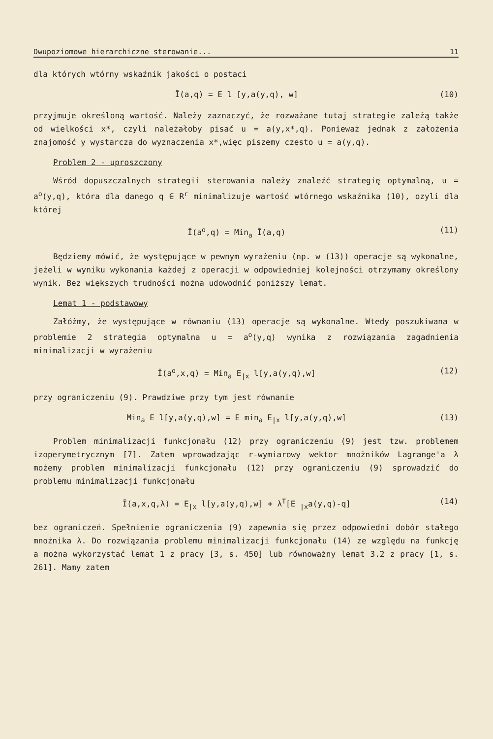Dwupoziomowe hierarchiczne sterowanie... 11
dla których wtórny wskaźnik jakości o postaci
Ī(a,q) = E l [y,a(y,q), w] (10)
przyjmuje określoną wartość. Należy zaznaczyć, że rozważane tutaj strategie zależą także od wielkości x*, czyli należałoby pisać u = a(y,x*,q). Ponieważ jednak z założenia znajomość y wystarcza do wyznaczenia x*,więc piszemy często u = a(y,q).
Problem 2 - uproszczony
Wśród dopuszczalnych strategii sterowania należy znaleźć strategię optymalną, u = a<sup>o</sup>(y,q), która dla danego q ∈ R<sup>r</sup> minimalizuje wartość wtórnego wskaźnika (10), ozyli dla której
Ī(a<sup>o</sup>,q) = Min<sub>a</sub> Ī(a,q) (11)
Będziemy mówić, że występujące w pewnym wyrażeniu (np. w (13)) operacje są wykonalne, jeżeli w wyniku wykonania każdej z operacji w odpowiedniej kolejności otrzymamy określony wynik. Bez większych trudności można udowodnić poniższy lemat.
Lemat 1 - podstawowy
Załóżmy, że występujące w równaniu (13) operacje są wykonalne. Wtedy poszukiwana w problemie 2 strategia optymalna u = a<sup>o</sup>(y,q) wynika z rozwiązania zagadnienia minimalizacji w wyrażeniu
Ī(a<sup>o</sup>,x,q) = Min<sub>a</sub> E<sub>|x</sub> l[y,a(y,q),w] (12)
przy ograniczeniu (9). Prawdziwe przy tym jest równanie
Min<sub>a</sub> E l[y,a(y,q),w] = E min<sub>a</sub> E<sub>|x</sub> l[y,a(y,q),w] (13)
Problem minimalizacji funkcjonału (12) przy ograniczeniu (9) jest tzw. problemem izoperymetrycznym [7]. Zatem wprowadzając r-wymiarowy wektor mnożników Lagrange'a λ możemy problem minimalizacji funkcjonału (12) przy ograniczeniu (9) sprowadzić do problemu minimalizacji funkcjonału
Ī(a,x,q,λ) = E<sub>|x</sub> l[y,a(y,q),w] + λ<sup>T</sup>[E <sub>|x</sub>a(y,q)-q] (14)
bez ograniczeń. Spełnienie ograniczenia (9) zapewnia się przez odpowiedni dobór stałego mnożnika λ. Do rozwiązania problemu minimalizacji funkcjonału (14) ze względu na funkcję a można wykorzystać lemat 1 z pracy [3, s. 450] lub równoważny lemat 3.2 z pracy [1, s. 261]. Mamy zatem